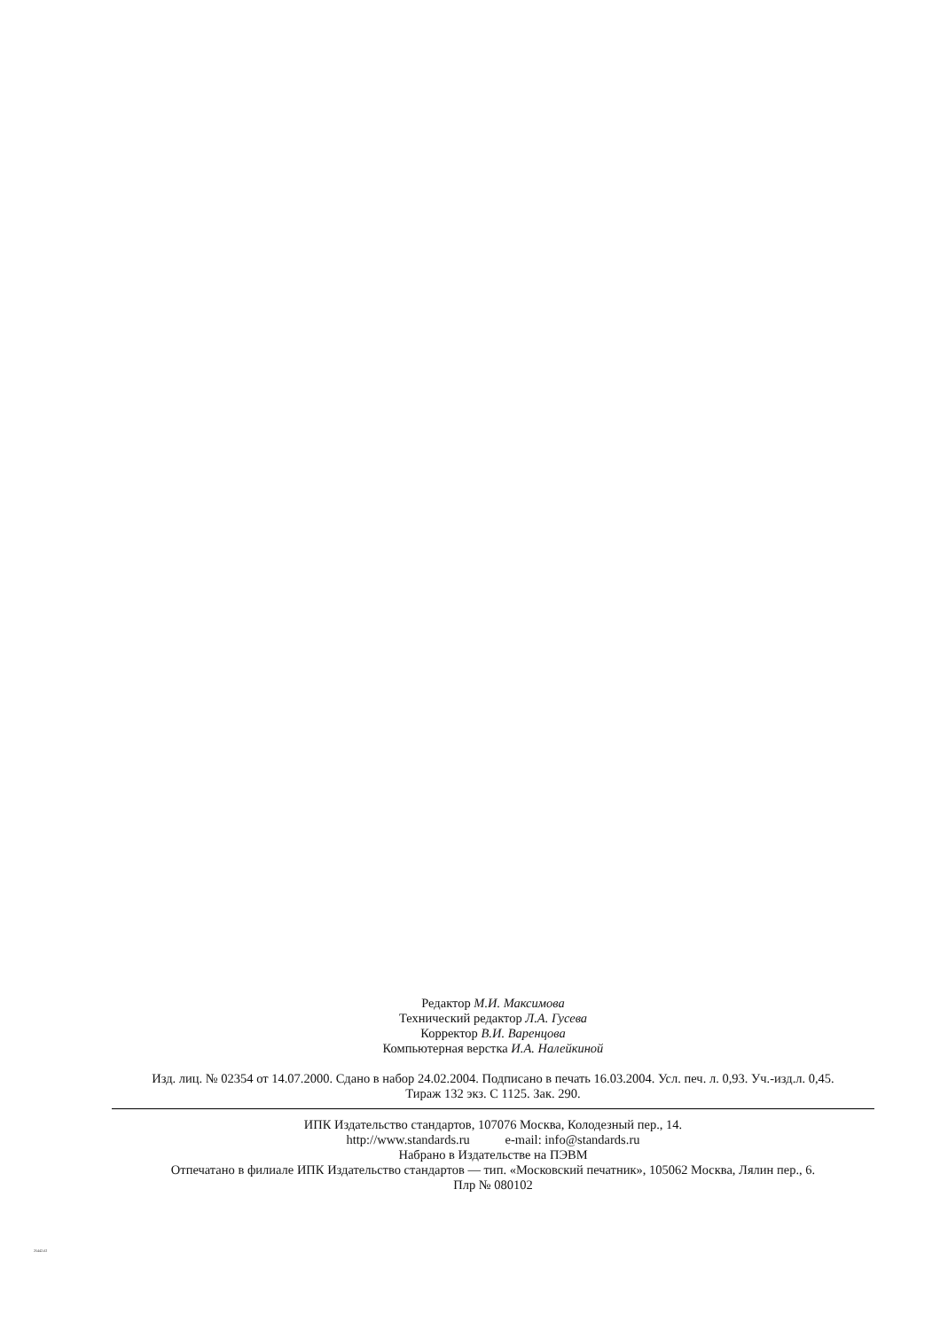Редактор М.И. Максимова
Технический редактор Л.А. Гусева
Корректор В.И. Варенцова
Компьютерная верстка И.А. Налейкиной
Изд. лиц. № 02354 от 14.07.2000. Сдано в набор 24.02.2004. Подписано в печать 16.03.2004. Усл. печ. л. 0,93. Уч.-изд.л. 0,45.
Тираж 132 экз. С 1125. Зак. 290.
ИПК Издательство стандартов, 107076 Москва, Колодезный пер., 14.
http://www.standards.ru e-mail: info@standards.ru
Набрано в Издательстве на ПЭВМ
Отпечатано в филиале ИПК Издательство стандартов — тип. «Московский печатник», 105062 Москва, Лялин пер., 6.
Плр № 080102
25442-02